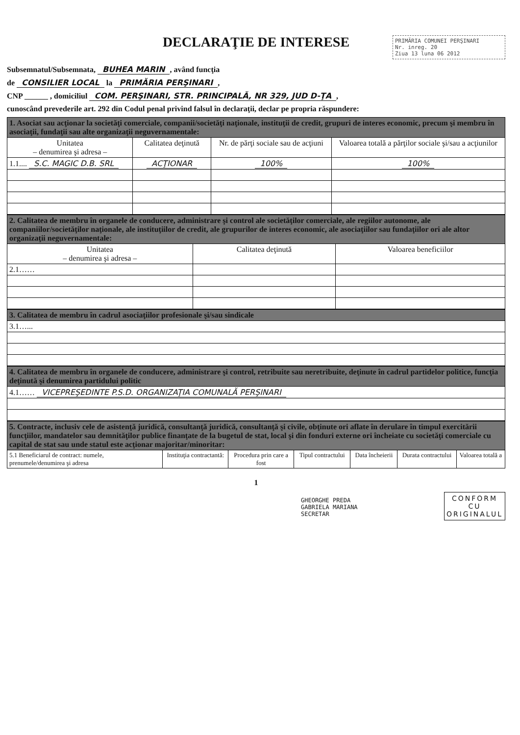DECLARAŢIE DE INTERESE
PRIMĂRIA COMUNEI PERŞINARI
Nr. inreg. 20
Ziua 13 luna 06 2012
Subsemnatul/Subsemnata, BUHEA MARIN, având funcţia
de CONSILIER LOCAL la PRIMĂRIA PERŞINARI,
CNP ______ , domiciliul COM. PERŞINARI, STR. PRINCIPALĂ, NR 329, JUD D-ŢA,
cunoscând prevederile art. 292 din Codul penal privind falsul în declaraţii, declar pe propria răspundere:
| 1. Asociat sau acţionar la societăţi comerciale, companii/societăţi naţionale, instituţii de credit, grupuri de interes economic, precum şi membru în asociaţii, fundaţii sau alte organizaţii neguvernamentale: | | | |
| --- | --- | --- | --- |
| Unitatea – denumirea şi adresa – | Calitatea deţinută | Nr. de părţi sociale sau de acţiuni | Valoarea totală a părţilor sociale şi/sau a acţiunilor |
| 1.1.... S.C. MAGIC D.B. SRL | ACŢIONAR | 100% | 100% |
| 2. Calitatea de membru în organele de conducere, administrare şi control ale societăţilor comerciale, ale regiilor autonome, ale companiilor/societăţilor naţionale, ale instituţiilor de credit, ale grupurilor de interes economic, ale asociaţiilor sau fundaţiilor ori ale altor organizaţii neguvernamentale: | | |
| --- | --- | --- |
| Unitatea – denumirea şi adresa – | Calitatea deţinută | Valoarea beneficiilor |
| 2.1…… | | |
| 3. Calitatea de membru în cadrul asociaţiilor profesionale şi/sau sindicale |
| --- |
| 3.1…... |
| 4. Calitatea de membru în organele de conducere, administrare şi control, retribuite sau neretribuite, deţinute în cadrul partidelor politice, funcţia deţinută şi denumirea partidului politic |
| --- |
| 4.1…… VICEPREŞEDINTE P.S.D. ORGANIZAŢIA COMUNALĂ PERŞINARI |
| 5. Contracte, inclusiv cele de asistenţă juridică, consultanţă juridică, consultanţă şi civile, obţinute ori aflate în derulare în timpul exercitării funcţiilor, mandatelor sau demnităţilor publice finanţate de la bugetul de stat, local şi din fonduri externe ori încheiate cu societăţi comerciale cu capital de stat sau unde statul este acţionar majoritar/minoritar: | | | | | | |
| --- | --- | --- | --- | --- | --- | --- |
| 5.1 Beneficiarul de contract: numele, prenumele/denumirea şi adresa | Instituţia contractantă: | Procedura prin care a fost | Tipul contractului | Data încheierii | Durata contractului | Valoarea totală a |
1
CONFORM
CU
ORIGINALUL
GHEORGHE PREDA
GABRIELA MARIANA
SECRETAR